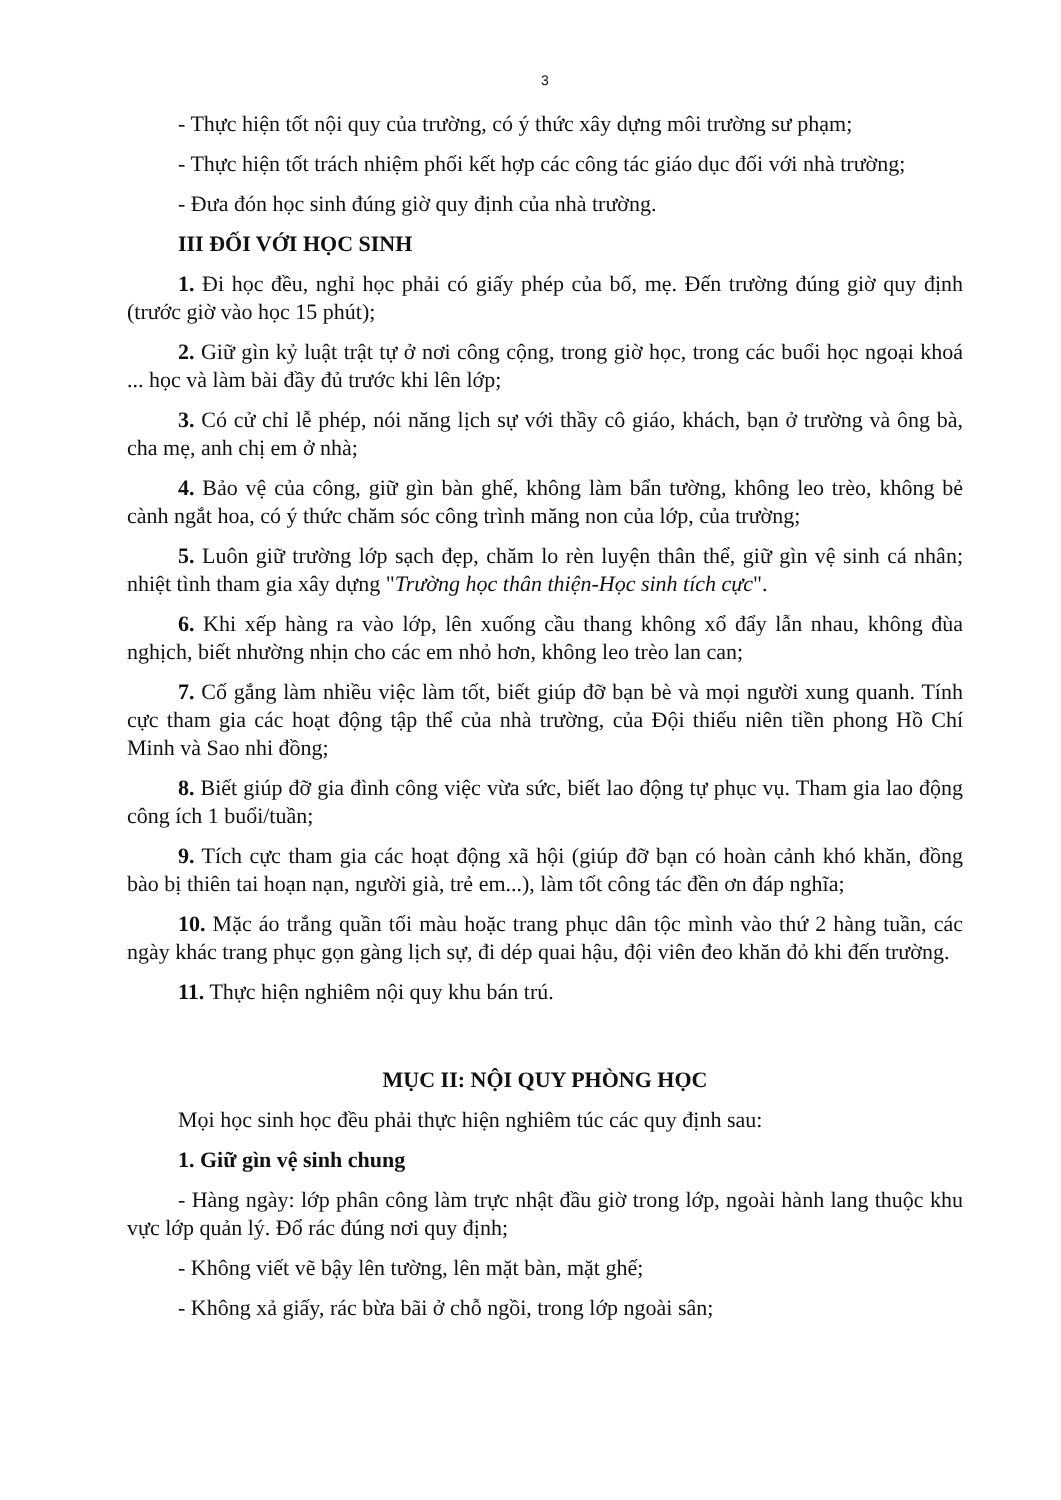3
- Thực hiện tốt nội quy của trường, có ý thức xây dựng môi trường sư phạm;
- Thực hiện tốt trách nhiệm phối kết hợp các công tác giáo dục đối với nhà trường;
- Đưa đón học sinh đúng giờ quy định của nhà trường.
III ĐỐI VỚI HỌC SINH
1. Đi học đều, nghỉ học phải có giấy phép của bố, mẹ. Đến trường đúng giờ quy định (trước giờ vào học 15 phút);
2. Giữ gìn kỷ luật trật tự ở nơi công cộng, trong giờ học, trong các buổi học ngoại khoá ... học và làm bài đầy đủ trước khi lên lớp;
3. Có cử chỉ lễ phép, nói năng lịch sự với thầy cô giáo, khách, bạn ở trường và ông bà, cha mẹ, anh chị em ở nhà;
4. Bảo vệ của công, giữ gìn bàn ghế, không làm bẩn tường, không leo trèo, không bẻ cành ngắt hoa, có ý thức chăm sóc công trình măng non của lớp, của trường;
5. Luôn giữ trường lớp sạch đẹp, chăm lo rèn luyện thân thể, giữ gìn vệ sinh cá nhân; nhiệt tình tham gia xây dựng "Trường học thân thiện-Học sinh tích cực".
6. Khi xếp hàng ra vào lớp, lên xuống cầu thang không xổ đẩy lẫn nhau, không đùa nghịch, biết nhường nhịn cho các em nhỏ hơn, không leo trèo lan can;
7. Cố gắng làm nhiều việc làm tốt, biết giúp đỡ bạn bè và mọi người xung quanh. Tính cực tham gia các hoạt động tập thể của nhà trường, của Đội thiếu niên tiền phong Hồ Chí Minh và Sao nhi đồng;
8. Biết giúp đỡ gia đình công việc vừa sức, biết lao động tự phục vụ. Tham gia lao động công ích 1 buổi/tuần;
9. Tích cực tham gia các hoạt động xã hội (giúp đỡ bạn có hoàn cảnh khó khăn, đồng bào bị thiên tai hoạn nạn, người già, trẻ em...), làm tốt công tác đền ơn đáp nghĩa;
10. Mặc áo trắng quần tối màu hoặc trang phục dân tộc mình vào thứ 2 hàng tuần, các ngày khác trang phục gọn gàng lịch sự, đi dép quai hậu, đội viên đeo khăn đỏ khi đến trường.
11. Thực hiện nghiêm nội quy khu bán trú.
MỤC II: NỘI QUY PHÒNG HỌC
Mọi học sinh học đều phải thực hiện nghiêm túc các quy định sau:
1. Giữ gìn vệ sinh chung
- Hàng ngày: lớp phân công làm trực nhật đầu giờ trong lớp, ngoài hành lang thuộc khu vực lớp quản lý. Đổ rác đúng nơi quy định;
- Không viết vẽ bậy lên tường, lên mặt bàn, mặt ghế;
- Không xả giấy, rác bừa bãi ở chỗ ngồi, trong lớp ngoài sân;